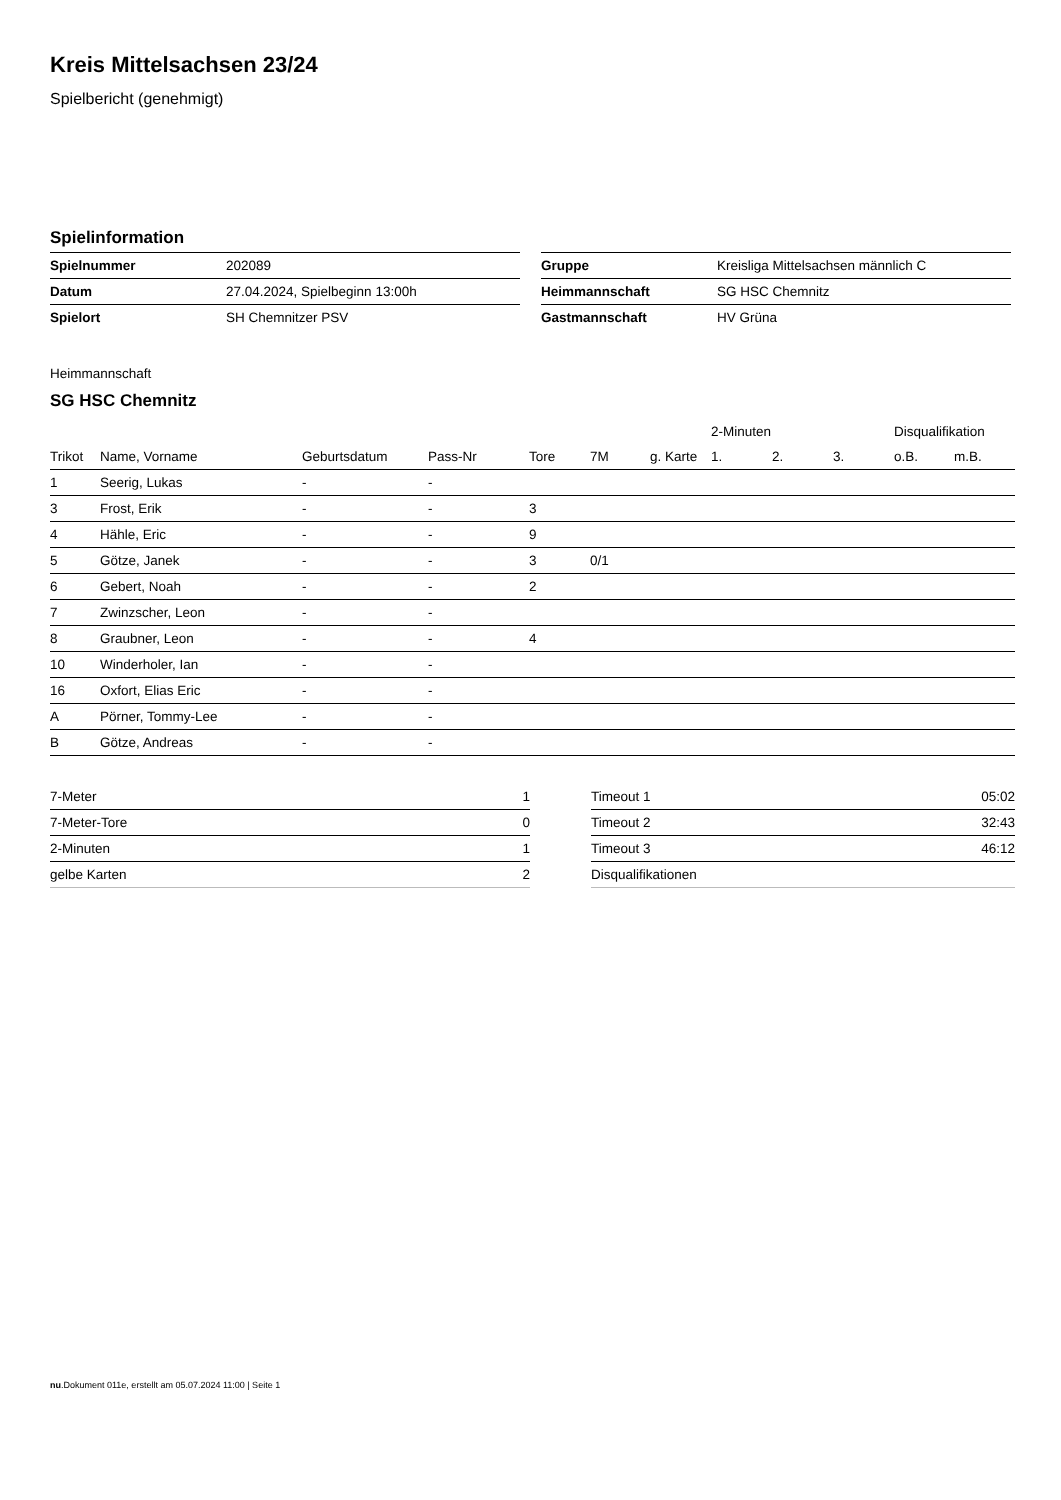Kreis Mittelsachsen 23/24
Spielbericht (genehmigt)
Spielinformation
| Spielnummer | 202089 |
| Datum | 27.04.2024, Spielbeginn 13:00h |
| Spielort | SH Chemnitzer PSV |
| Gruppe | Kreisliga Mittelsachsen männlich C |
| Heimmannschaft | SG HSC Chemnitz |
| Gastmannschaft | HV Grüna |
Heimmannschaft
SG HSC Chemnitz
| | | | | | | | 2-Minuten | | | Disqualifikation | |
| --- | --- | --- | --- | --- | --- | --- | --- | --- | --- | --- | --- |
| Trikot | Name, Vorname | Geburtsdatum | Pass-Nr | Tore | 7M | g. Karte | 1. | 2. | 3. | o.B. | m.B. |
| 1 | Seerig, Lukas | - | - | | | | | | | | |
| 3 | Frost, Erik | - | - | 3 | | | | | | | |
| 4 | Hähle, Eric | - | - | 9 | | | | | | | |
| 5 | Götze, Janek | - | - | 3 | 0/1 | | | | | | |
| 6 | Gebert, Noah | - | - | 2 | | | | | | | |
| 7 | Zwinzscher, Leon | - | - | | | | | | | | |
| 8 | Graubner, Leon | - | - | 4 | | | | | | | |
| 10 | Winderholer, Ian | - | - | | | | | | | | |
| 16 | Oxfort, Elias Eric | - | - | | | | | | | | |
| A | Pörner, Tommy-Lee | - | - | | | | | | | | |
| B | Götze, Andreas | - | - | | | | | | | | |
| 7-Meter | 1 |
| 7-Meter-Tore | 0 |
| 2-Minuten | 1 |
| gelbe Karten | 2 |
| Timeout 1 | 05:02 |
| Timeout 2 | 32:43 |
| Timeout 3 | 46:12 |
| Disqualifikationen | |
nu.Dokument 011e, erstellt am 05.07.2024 11:00 | Seite 1